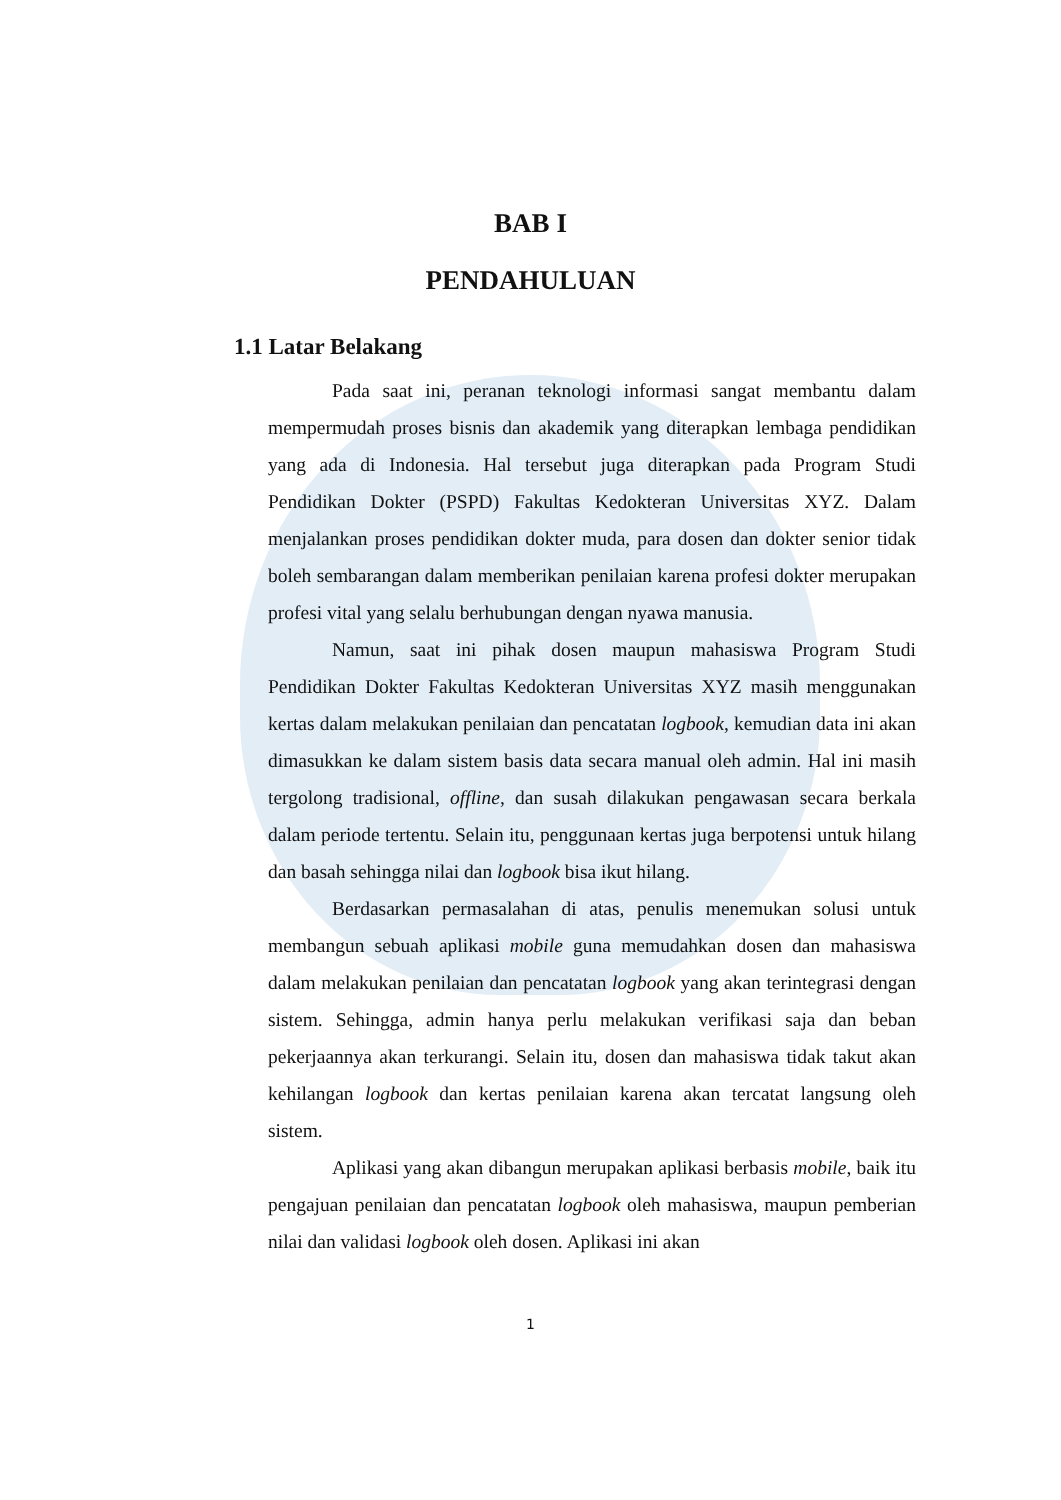BAB I
PENDAHULUAN
1.1 Latar Belakang
Pada saat ini, peranan teknologi informasi sangat membantu dalam mempermudah proses bisnis dan akademik yang diterapkan lembaga pendidikan yang ada di Indonesia. Hal tersebut juga diterapkan pada Program Studi Pendidikan Dokter (PSPD) Fakultas Kedokteran Universitas XYZ. Dalam menjalankan proses pendidikan dokter muda, para dosen dan dokter senior tidak boleh sembarangan dalam memberikan penilaian karena profesi dokter merupakan profesi vital yang selalu berhubungan dengan nyawa manusia.
Namun, saat ini pihak dosen maupun mahasiswa Program Studi Pendidikan Dokter Fakultas Kedokteran Universitas XYZ masih menggunakan kertas dalam melakukan penilaian dan pencatatan logbook, kemudian data ini akan dimasukkan ke dalam sistem basis data secara manual oleh admin. Hal ini masih tergolong tradisional, offline, dan susah dilakukan pengawasan secara berkala dalam periode tertentu. Selain itu, penggunaan kertas juga berpotensi untuk hilang dan basah sehingga nilai dan logbook bisa ikut hilang.
Berdasarkan permasalahan di atas, penulis menemukan solusi untuk membangun sebuah aplikasi mobile guna memudahkan dosen dan mahasiswa dalam melakukan penilaian dan pencatatan logbook yang akan terintegrasi dengan sistem. Sehingga, admin hanya perlu melakukan verifikasi saja dan beban pekerjaannya akan terkurangi. Selain itu, dosen dan mahasiswa tidak takut akan kehilangan logbook dan kertas penilaian karena akan tercatat langsung oleh sistem.
Aplikasi yang akan dibangun merupakan aplikasi berbasis mobile, baik itu pengajuan penilaian dan pencatatan logbook oleh mahasiswa, maupun pemberian nilai dan validasi logbook oleh dosen. Aplikasi ini akan
1